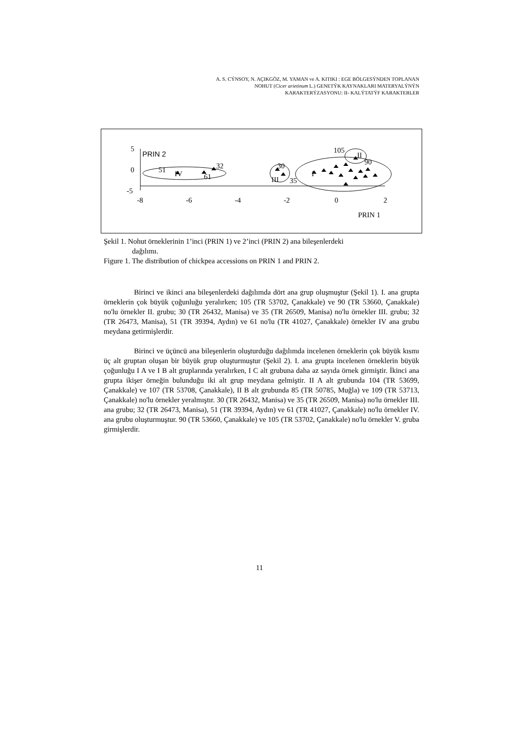A. S. CÝNSOY, N. AÇIKGÖZ, M. YAMAN ve A. KITIKI : EGE BÖLGESÝNDEN TOPLANAN
NOHUT (Cicer arietinum L.) GENETÝK KAYNAKLARI MATERYALÝNÝN
KARAKTERÝZASYONU: II- KALÝTATÝF KARAKTERLER
5
0
-5
PRIN 2
-8
-6
-4
-2
0
2
PRIN 1
IV
51
32
61
30
III
35
I
105
II
90
Şekil 1. Nohut örneklerinin 1’inci (PRIN 1) ve 2’inci (PRIN 2) ana bileşenlerdeki
dağılımı.
Figure 1. The distribution of chickpea accessions on PRIN 1 and PRIN 2.
Birinci ve ikinci ana bileşenlerdeki dağılımda dört ana grup oluşmuştur (Şekil 1). I. ana grupta örneklerin çok büyük çoğunluğu yeralırken; 105 (TR 53702, Çanakkale) ve 90 (TR 53660, Çanakkale) no'lu örnekler II. grubu; 30 (TR 26432, Manisa) ve 35 (TR 26509, Manisa) no'lu örnekler III. grubu; 32 (TR 26473, Manisa), 51 (TR 39394, Aydın) ve 61 no'lu (TR 41027, Çanakkale) örnekler IV ana grubu meydana getirmişlerdir.
Birinci ve üçüncü ana bileşenlerin oluşturduğu dağılımda incelenen örneklerin çok büyük kısmı üç alt gruptan oluşan bir büyük grup oluşturmuştur (Şekil 2). I. ana grupta incelenen örneklerin büyük çoğunluğu I A ve I B alt gruplarında yeralırken, I C alt grubuna daha az sayıda örnek girmiştir. İkinci ana grupta ikişer örneğin bulunduğu iki alt grup meydana gelmiştir. II A alt grubunda 104 (TR 53699, Çanakkale) ve 107 (TR 53708, Çanakkale), II B alt grubunda 85 (TR 50785, Muğla) ve 109 (TR 53713, Çanakkale) no'lu örnekler yeralmıştır. 30 (TR 26432, Manisa) ve 35 (TR 26509, Manisa) no'lu örnekler III. ana grubu; 32 (TR 26473, Manisa), 51 (TR 39394, Aydın) ve 61 (TR 41027, Çanakkale) no'lu örnekler IV. ana grubu oluşturmuştur. 90 (TR 53660, Çanakkale) ve 105 (TR 53702, Çanakkale) no'lu örnekler V. gruba girmişlerdir.
11